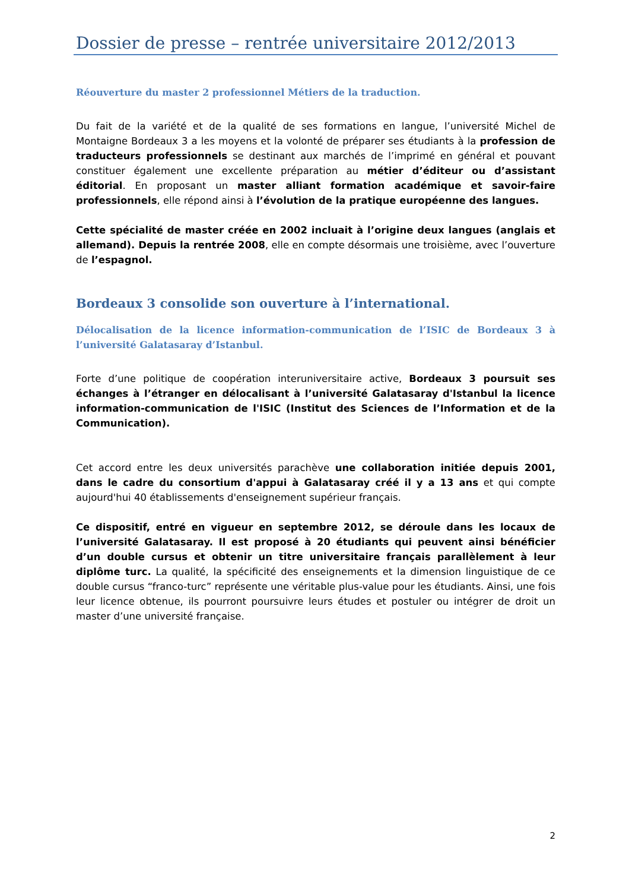Dossier de presse – rentrée universitaire 2012/2013
Réouverture du master 2 professionnel Métiers de la traduction.
Du fait de la variété et de la qualité de ses formations en langue, l’université Michel de Montaigne Bordeaux 3 a les moyens et la volonté de préparer ses étudiants à la profession de traducteurs professionnels se destinant aux marchés de l’imprimé en général et pouvant constituer également une excellente préparation au métier d’éditeur ou d’assistant éditorial. En proposant un master alliant formation académique et savoir-faire professionnels, elle répond ainsi à l’évolution de la pratique européenne des langues.
Cette spécialité de master créée en 2002 incluait à l’origine deux langues (anglais et allemand). Depuis la rentrée 2008, elle en compte désormais une troisième, avec l’ouverture de l’espagnol.
Bordeaux 3 consolide son ouverture à l’international.
Délocalisation de la licence information-communication de l’ISIC de Bordeaux 3 à l’université Galatasaray d’Istanbul.
Forte d’une politique de coopération interuniversitaire active, Bordeaux 3 poursuit ses échanges à l’étranger en délocalisant à l’université Galatasaray d'Istanbul la licence information-communication de l'ISIC (Institut des Sciences de l’Information et de la Communication).
Cet accord entre les deux universités parachève une collaboration initiée depuis 2001, dans le cadre du consortium d'appui à Galatasaray créé il y a 13 ans et qui compte aujourd'hui 40 établissements d'enseignement supérieur français.
Ce dispositif, entré en vigueur en septembre 2012, se déroule dans les locaux de l’université Galatasaray. Il est proposé à 20 étudiants qui peuvent ainsi bénéficier d’un double cursus et obtenir un titre universitaire français parallèlement à leur diplôme turc. La qualité, la spécificité des enseignements et la dimension linguistique de ce double cursus “franco-turc” représente une véritable plus-value pour les étudiants. Ainsi, une fois leur licence obtenue, ils pourront poursuivre leurs études et postuler ou intégrer de droit un master d’une université française.
2